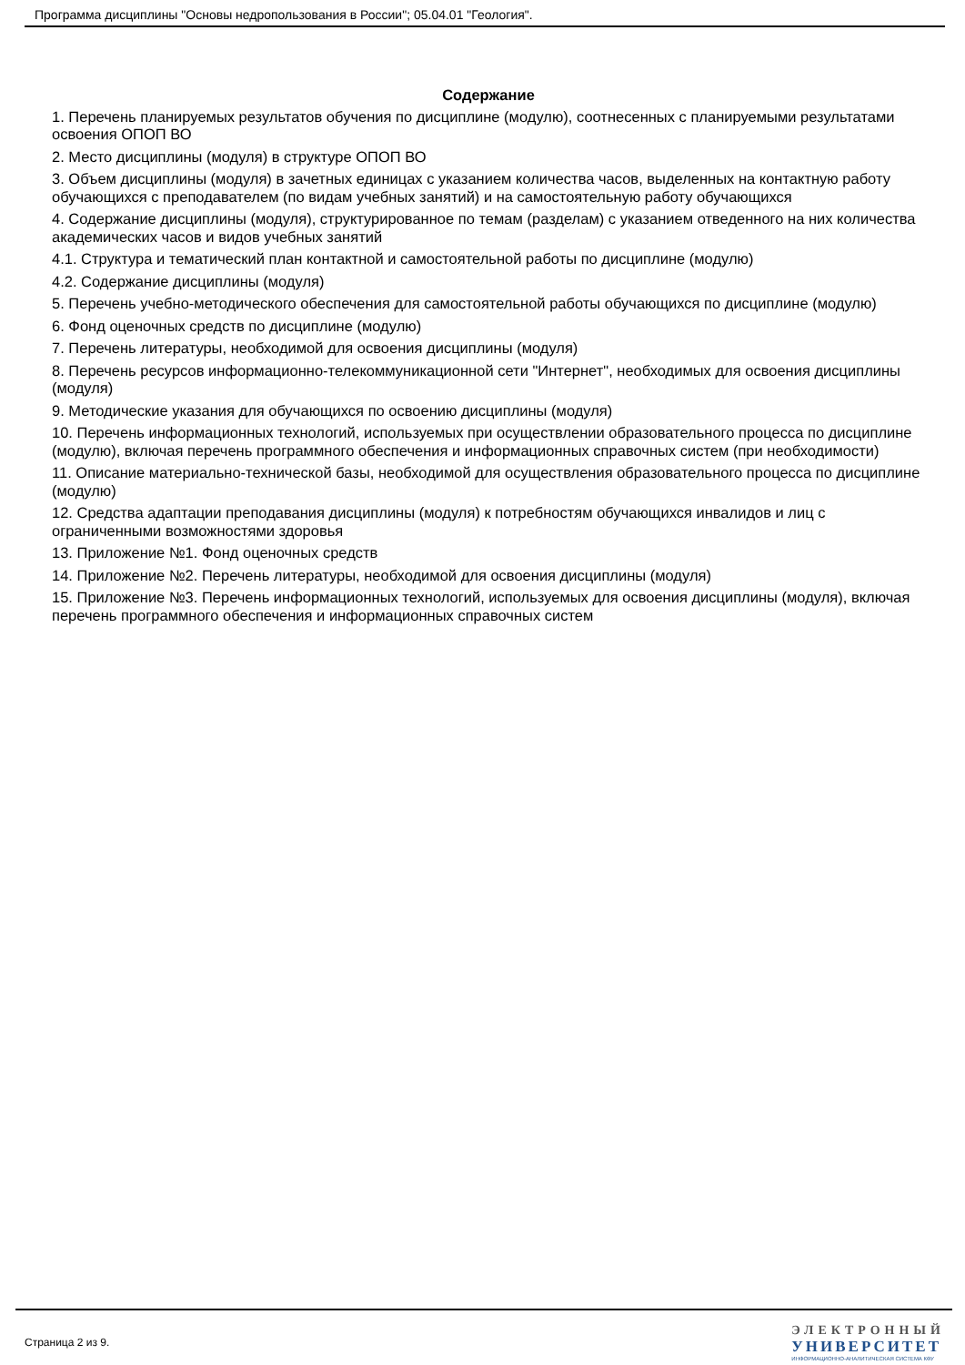Программа дисциплины "Основы недропользования в России"; 05.04.01 "Геология".
Содержание
1. Перечень планируемых результатов обучения по дисциплине (модулю), соотнесенных с планируемыми результатами освоения ОПОП ВО
2. Место дисциплины (модуля) в структуре ОПОП ВО
3. Объем дисциплины (модуля) в зачетных единицах с указанием количества часов, выделенных на контактную работу обучающихся с преподавателем (по видам учебных занятий) и на самостоятельную работу обучающихся
4. Содержание дисциплины (модуля), структурированное по темам (разделам) с указанием отведенного на них количества академических часов и видов учебных занятий
4.1. Структура и тематический план контактной и самостоятельной работы по дисциплине (модулю)
4.2. Содержание дисциплины (модуля)
5. Перечень учебно-методического обеспечения для самостоятельной работы обучающихся по дисциплине (модулю)
6. Фонд оценочных средств по дисциплине (модулю)
7. Перечень литературы, необходимой для освоения дисциплины (модуля)
8. Перечень ресурсов информационно-телекоммуникационной сети "Интернет", необходимых для освоения дисциплины (модуля)
9. Методические указания для обучающихся по освоению дисциплины (модуля)
10. Перечень информационных технологий, используемых при осуществлении образовательного процесса по дисциплине (модулю), включая перечень программного обеспечения и информационных справочных систем (при необходимости)
11. Описание материально-технической базы, необходимой для осуществления образовательного процесса по дисциплине (модулю)
12. Средства адаптации преподавания дисциплины (модуля) к потребностям обучающихся инвалидов и лиц с ограниченными возможностями здоровья
13. Приложение №1. Фонд оценочных средств
14. Приложение №2. Перечень литературы, необходимой для освоения дисциплины (модуля)
15. Приложение №3. Перечень информационных технологий, используемых для освоения дисциплины (модуля), включая перечень программного обеспечения и информационных справочных систем
Страница 2 из 9.
ЭЛЕКТРОННЫЙ
УНИВЕРСИТЕТ
ИНФОРМАЦИОННО-АНАЛИТИЧЕСКАЯ СИСТЕМА КФУ